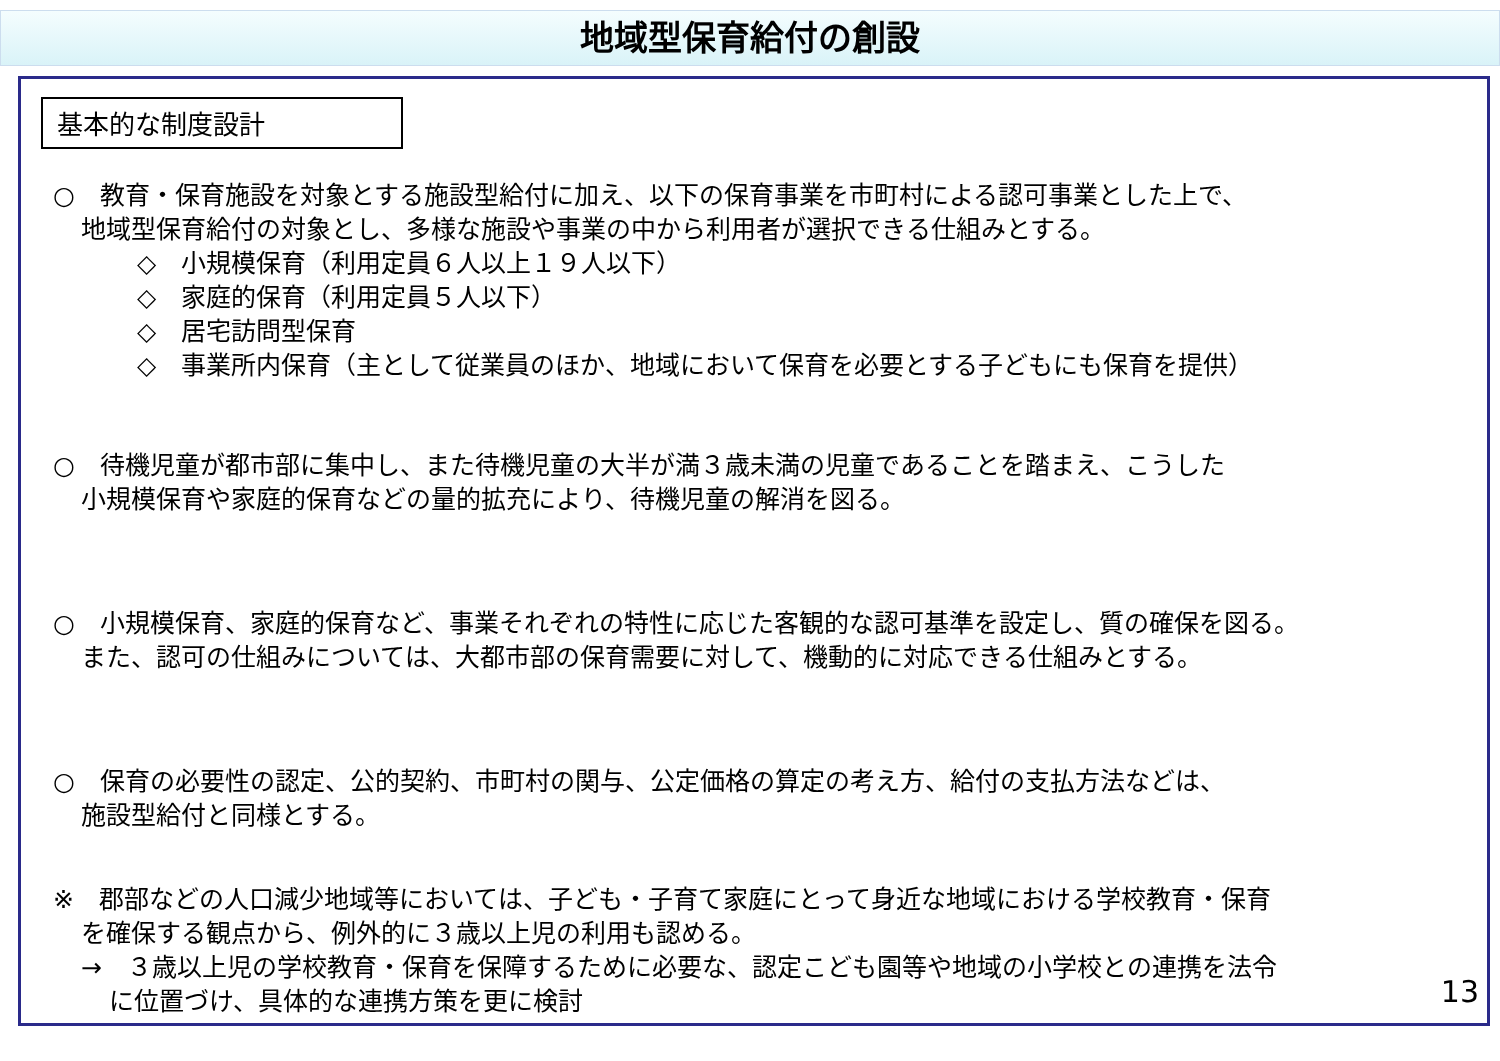地域型保育給付の創設
基本的な制度設計
○　教育・保育施設を対象とする施設型給付に加え、以下の保育事業を市町村による認可事業とした上で、
地域型保育給付の対象とし、多様な施設や事業の中から利用者が選択できる仕組みとする。
◇　小規模保育（利用定員６人以上１９人以下）
◇　家庭的保育（利用定員５人以下）
◇　居宅訪問型保育
◇　事業所内保育（主として従業員のほか、地域において保育を必要とする子どもにも保育を提供）
○　待機児童が都市部に集中し、また待機児童の大半が満３歳未満の児童であることを踏まえ、こうした
小規模保育や家庭的保育などの量的拡充により、待機児童の解消を図る。
○　小規模保育、家庭的保育など、事業それぞれの特性に応じた客観的な認可基準を設定し、質の確保を図る。
また、認可の仕組みについては、大都市部の保育需要に対して、機動的に対応できる仕組みとする。
○　保育の必要性の認定、公的契約、市町村の関与、公定価格の算定の考え方、給付の支払方法などは、
施設型給付と同様とする。
※　郡部などの人口減少地域等においては、子ども・子育て家庭にとって身近な地域における学校教育・保育
を確保する観点から、例外的に３歳以上児の利用も認める。
→　３歳以上児の学校教育・保育を保障するために必要な、認定こども園等や地域の小学校との連携を法令
に位置づけ、具体的な連携方策を更に検討
13